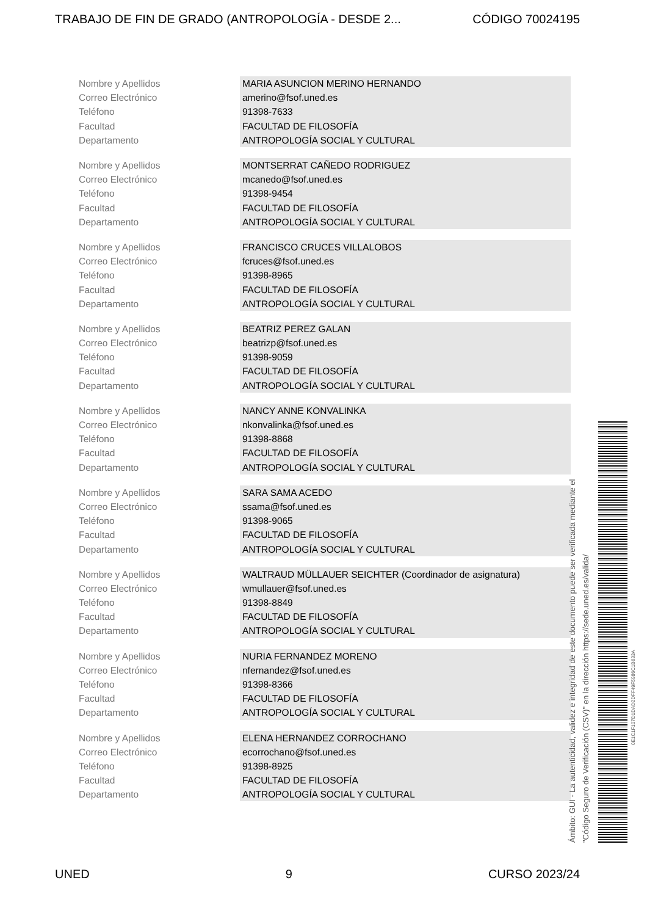TRABAJO DE FIN DE GRADO (ANTROPOLOGÍA - DESDE 2... CÓDIGO 70024195
| Nombre y Apellidos | MARIA ASUNCION MERINO HERNANDO |
| Correo Electrónico | amerino@fsof.uned.es |
| Teléfono | 91398-7633 |
| Facultad | FACULTAD DE FILOSOFÍA |
| Departamento | ANTROPOLOGÍA SOCIAL Y CULTURAL |
| Nombre y Apellidos | MONTSERRAT CAÑEDO RODRIGUEZ |
| Correo Electrónico | mcanedo@fsof.uned.es |
| Teléfono | 91398-9454 |
| Facultad | FACULTAD DE FILOSOFÍA |
| Departamento | ANTROPOLOGÍA SOCIAL Y CULTURAL |
| Nombre y Apellidos | FRANCISCO CRUCES VILLALOBOS |
| Correo Electrónico | fcruces@fsof.uned.es |
| Teléfono | 91398-8965 |
| Facultad | FACULTAD DE FILOSOFÍA |
| Departamento | ANTROPOLOGÍA SOCIAL Y CULTURAL |
| Nombre y Apellidos | BEATRIZ PEREZ GALAN |
| Correo Electrónico | beatrizp@fsof.uned.es |
| Teléfono | 91398-9059 |
| Facultad | FACULTAD DE FILOSOFÍA |
| Departamento | ANTROPOLOGÍA SOCIAL Y CULTURAL |
| Nombre y Apellidos | NANCY ANNE KONVALINKA |
| Correo Electrónico | nkonvalinka@fsof.uned.es |
| Teléfono | 91398-8868 |
| Facultad | FACULTAD DE FILOSOFÍA |
| Departamento | ANTROPOLOGÍA SOCIAL Y CULTURAL |
| Nombre y Apellidos | SARA SAMA ACEDO |
| Correo Electrónico | ssama@fsof.uned.es |
| Teléfono | 91398-9065 |
| Facultad | FACULTAD DE FILOSOFÍA |
| Departamento | ANTROPOLOGÍA SOCIAL Y CULTURAL |
| Nombre y Apellidos | WALTRAUD MÜLLAUER SEICHTER (Coordinador de asignatura) |
| Correo Electrónico | wmullauer@fsof.uned.es |
| Teléfono | 91398-8849 |
| Facultad | FACULTAD DE FILOSOFÍA |
| Departamento | ANTROPOLOGÍA SOCIAL Y CULTURAL |
| Nombre y Apellidos | NURIA FERNANDEZ MORENO |
| Correo Electrónico | nfernandez@fsof.uned.es |
| Teléfono | 91398-8366 |
| Facultad | FACULTAD DE FILOSOFÍA |
| Departamento | ANTROPOLOGÍA SOCIAL Y CULTURAL |
| Nombre y Apellidos | ELENA HERNANDEZ CORROCHANO |
| Correo Electrónico | ecorrochano@fsof.uned.es |
| Teléfono | 91398-8925 |
| Facultad | FACULTAD DE FILOSOFÍA |
| Departamento | ANTROPOLOGÍA SOCIAL Y CULTURAL |
Ámbito: GUI - La autenticidad, validez e integridad de este documento puede ser verificada mediante el "Código Seguro de Verificación (CSV)" en la dirección https://sede.uned.es/valida/
0E1C1F107D1DAD2DFF49F5986C1B633A
UNED 9 CURSO 2023/24